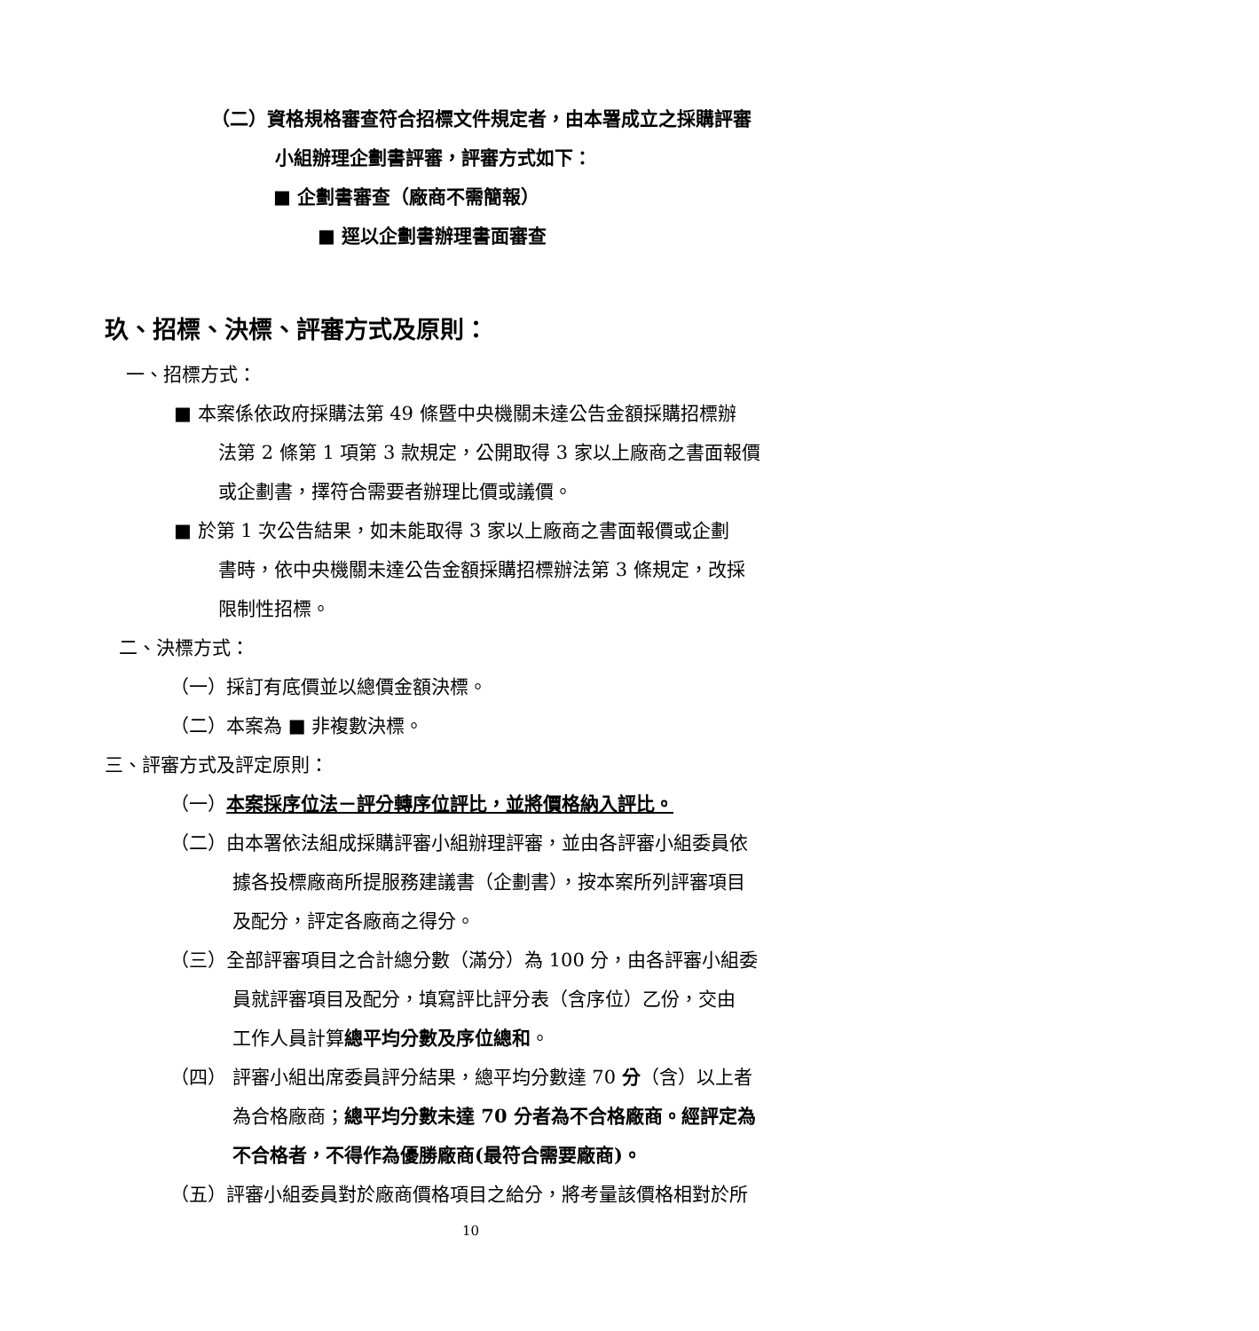（二）資格規格審查符合招標文件規定者，由本署成立之採購評審
小組辦理企劃書評審，評審方式如下：
■ 企劃書審查（廠商不需簡報）
■ 逕以企劃書辦理書面審查
玖、招標、決標、評審方式及原則：
一、招標方式：
■ 本案係依政府採購法第 49 條暨中央機關未達公告金額採購招標辦
法第 2 條第 1 項第 3 款規定，公開取得 3 家以上廠商之書面報價
或企劃書，擇符合需要者辦理比價或議價。
■ 於第 1 次公告結果，如未能取得 3 家以上廠商之書面報價或企劃
書時，依中央機關未達公告金額採購招標辦法第 3 條規定，改採
限制性招標。
二、決標方式：
（一）採訂有底價並以總價金額決標。
（二）本案為 ■ 非複數決標。
三、評審方式及評定原則：
（一）本案採序位法－評分轉序位評比，並將價格納入評比。
（二）由本署依法組成採購評審小組辦理評審，並由各評審小組委員依
據各投標廠商所提服務建議書（企劃書），按本案所列評審項目
及配分，評定各廠商之得分。
（三）全部評審項目之合計總分數（滿分）為 100 分，由各評審小組委
員就評審項目及配分，填寫評比評分表（含序位）乙份，交由
工作人員計算總平均分數及序位總和。
（四） 評審小組出席委員評分結果，總平均分數達 70 分（含）以上者
為合格廠商；總平均分數未達 70 分者為不合格廠商。經評定為
不合格者，不得作為優勝廠商(最符合需要廠商)。
（五）評審小組委員對於廠商價格項目之給分，將考量該價格相對於所
10